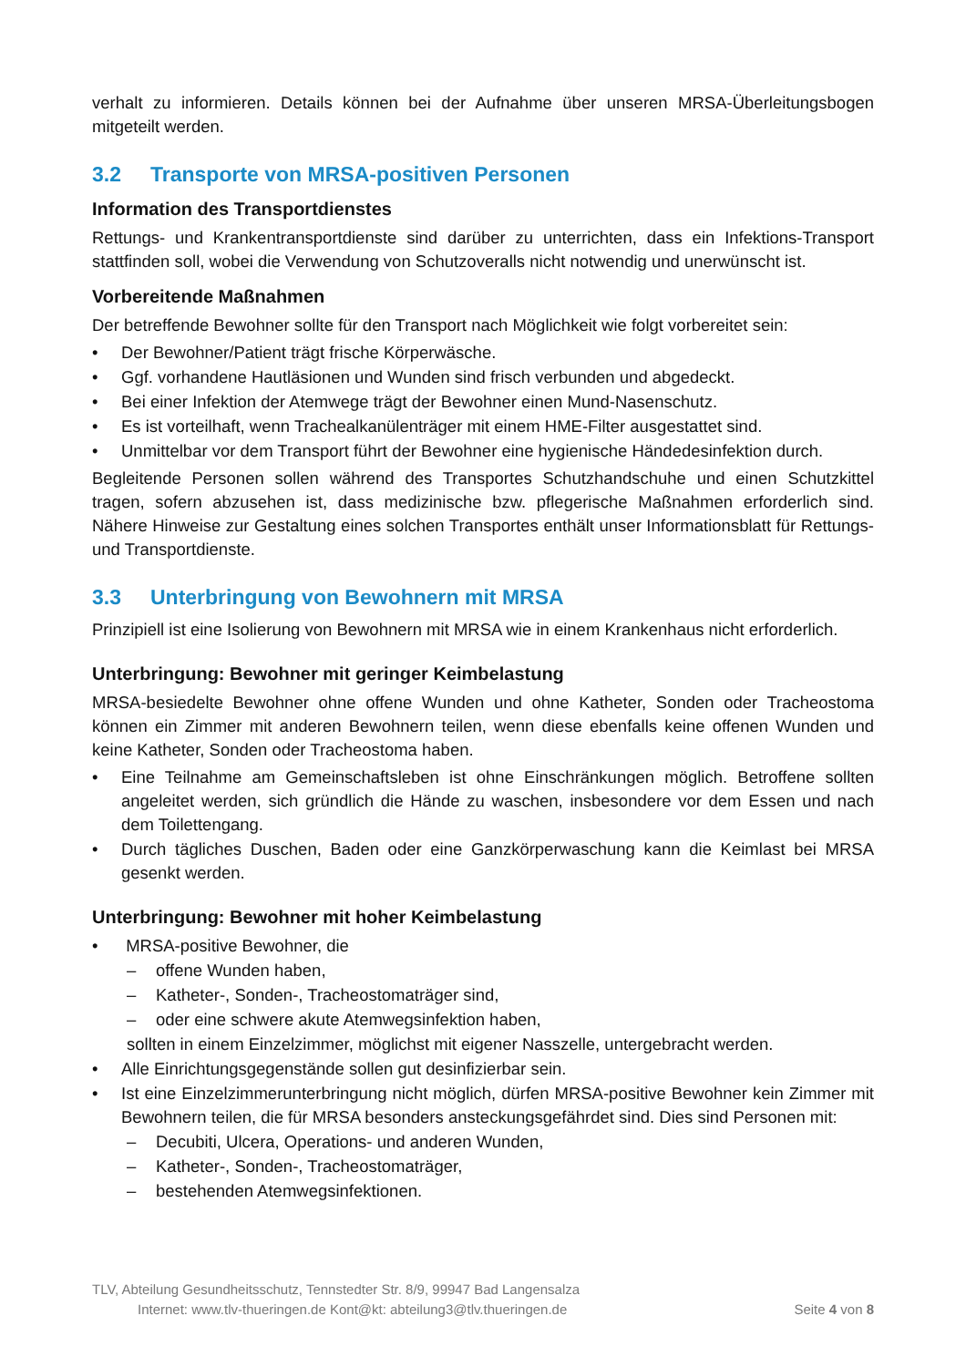verhalt zu informieren. Details können bei der Aufnahme über unseren MRSA-Überleitungsbogen mitgeteilt werden.
3.2 Transporte von MRSA-positiven Personen
Information des Transportdienstes
Rettungs- und Krankentransportdienste sind darüber zu unterrichten, dass ein Infektions-Transport stattfinden soll, wobei die Verwendung von Schutzoveralls nicht notwendig und unerwünscht ist.
Vorbereitende Maßnahmen
Der betreffende Bewohner sollte für den Transport nach Möglichkeit wie folgt vorbereitet sein:
• Der Bewohner/Patient trägt frische Körperwäsche.
• Ggf. vorhandene Hautläsionen und Wunden sind frisch verbunden und abgedeckt.
• Bei einer Infektion der Atemwege trägt der Bewohner einen Mund-Nasenschutz.
• Es ist vorteilhaft, wenn Trachealkanülenträger mit einem HME-Filter ausgestattet sind.
• Unmittelbar vor dem Transport führt der Bewohner eine hygienische Händedesinfektion durch.
Begleitende Personen sollen während des Transportes Schutzhandschuhe und einen Schutzkittel tragen, sofern abzusehen ist, dass medizinische bzw. pflegerische Maßnahmen erforderlich sind. Nähere Hinweise zur Gestaltung eines solchen Transportes enthält unser Informationsblatt für Rettungs- und Transportdienste.
3.3 Unterbringung von Bewohnern mit MRSA
Prinzipiell ist eine Isolierung von Bewohnern mit MRSA wie in einem Krankenhaus nicht erforderlich.
Unterbringung: Bewohner mit geringer Keimbelastung
MRSA-besiedelte Bewohner ohne offene Wunden und ohne Katheter, Sonden oder Tracheostoma können ein Zimmer mit anderen Bewohnern teilen, wenn diese ebenfalls keine offenen Wunden und keine Katheter, Sonden oder Tracheostoma haben.
• Eine Teilnahme am Gemeinschaftsleben ist ohne Einschränkungen möglich. Betroffene sollten angeleitet werden, sich gründlich die Hände zu waschen, insbesondere vor dem Essen und nach dem Toilettengang.
• Durch tägliches Duschen, Baden oder eine Ganzkörperwaschung kann die Keimlast bei MRSA gesenkt werden.
Unterbringung: Bewohner mit hoher Keimbelastung
• MRSA-positive Bewohner, die
– offene Wunden haben,
– Katheter-, Sonden-, Tracheostomaträger sind,
– oder eine schwere akute Atemwegsinfektion haben,
sollten in einem Einzelzimmer, möglichst mit eigener Nasszelle, untergebracht werden.
• Alle Einrichtungsgegenstände sollen gut desinfizierbar sein.
• Ist eine Einzelzimmerunterbringung nicht möglich, dürfen MRSA-positive Bewohner kein Zimmer mit Bewohnern teilen, die für MRSA besonders ansteckungsgefährdet sind. Dies sind Personen mit:
– Decubiti, Ulcera, Operations- und anderen Wunden,
– Katheter-, Sonden-, Tracheostomaträger,
– bestehenden Atemwegsinfektionen.
TLV, Abteilung Gesundheitsschutz, Tennstedter Str. 8/9, 99947 Bad Langensalza
Internet: www.tlv-thueringen.de Kont@kt: abteilung3@tlv.thueringen.de Seite 4 von 8